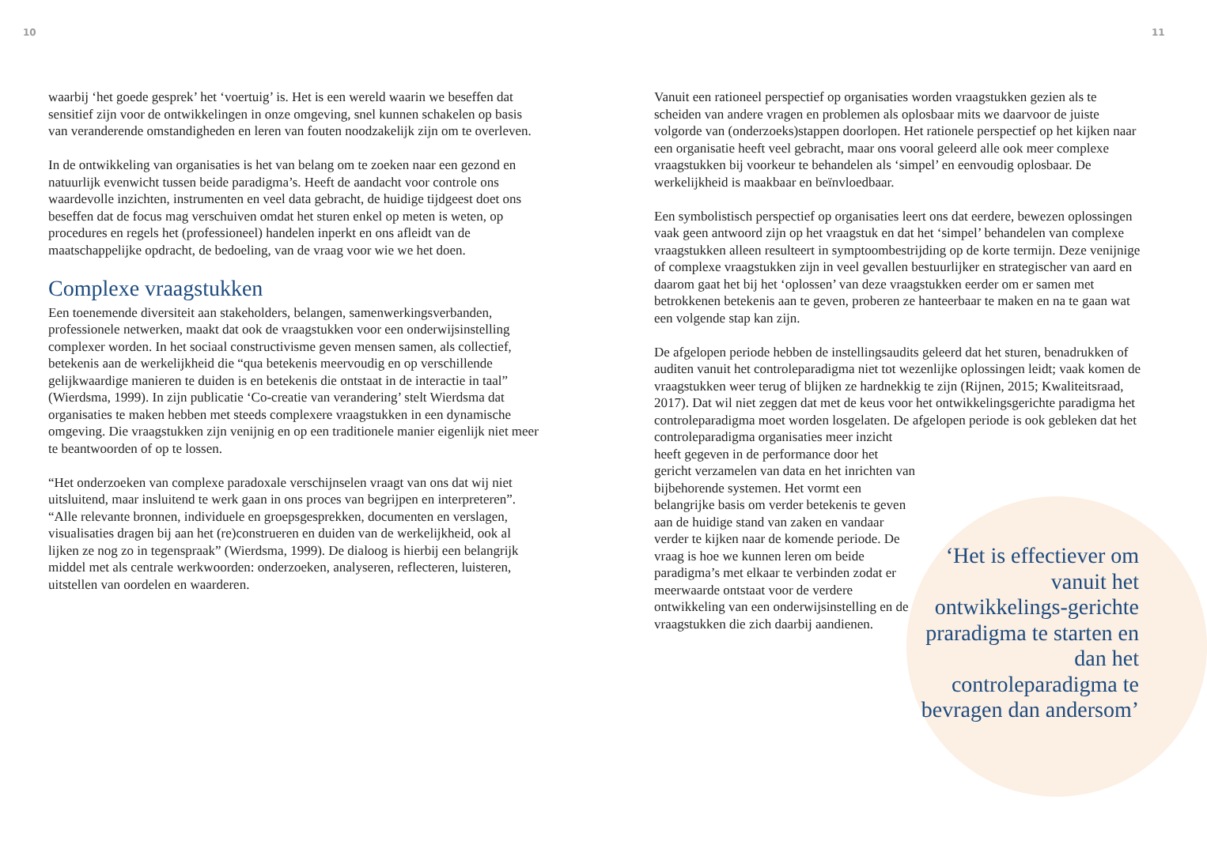10 11
waarbij ‘het goede gesprek’ het ‘voertuig’ is. Het is een wereld waarin we beseffen dat sensitief zijn voor de ontwikkelingen in onze omgeving, snel kunnen schakelen op basis van veranderende omstandigheden en leren van fouten noodzakelijk zijn om te overleven.
In de ontwikkeling van organisaties is het van belang om te zoeken naar een gezond en natuurlijk evenwicht tussen beide paradigma’s. Heeft de aandacht voor controle ons waardevolle inzichten, instrumenten en veel data gebracht, de huidige tijdgeest doet ons beseffen dat de focus mag verschuiven omdat het sturen enkel op meten is weten, op procedures en regels het (professioneel) handelen inperkt en ons afleidt van de maatschappelijke opdracht, de bedoeling, van de vraag voor wie we het doen.
Complexe vraagstukken
Een toenemende diversiteit aan stakeholders, belangen, samenwerkingsverbanden, professionele netwerken, maakt dat ook de vraagstukken voor een onderwijsinstelling complexer worden. In het sociaal constructivisme geven mensen samen, als collectief, betekenis aan de werkelijkheid die “qua betekenis meervoudig en op verschillende gelijkwaardige manieren te duiden is en betekenis die ontstaat in de interactie in taal” (Wierdsma, 1999). In zijn publicatie ‘Co-creatie van verandering’ stelt Wierdsma dat organisaties te maken hebben met steeds complexere vraagstukken in een dynamische omgeving. Die vraagstukken zijn venijnig en op een traditionele manier eigenlijk niet meer te beantwoorden of op te lossen.
“Het onderzoeken van complexe paradoxale verschijnselen vraagt van ons dat wij niet uitsluitend, maar insluitend te werk gaan in ons proces van begrijpen en interpreteren”. “Alle relevante bronnen, individuele en groepsgesprekken, documenten en verslagen, visualisaties dragen bij aan het (re)construeren en duiden van de werkelijkheid, ook al lijken ze nog zo in tegenspraak” (Wierdsma, 1999). De dialoog is hierbij een belangrijk middel met als centrale werkwoorden: onderzoeken, analyseren, reflecteren, luisteren, uitstellen van oordelen en waarderen.
Vanuit een rationeel perspectief op organisaties worden vraagstukken gezien als te scheiden van andere vragen en problemen als oplosbaar mits we daarvoor de juiste volgorde van (onderzoeks)stappen doorlopen. Het rationele perspectief op het kijken naar een organisatie heeft veel gebracht, maar ons vooral geleerd alle ook meer complexe vraagstukken bij voorkeur te behandelen als ‘simpel’ en eenvoudig oplosbaar. De werkelijkheid is maakbaar en beïnvloedbaar.
Een symbolistisch perspectief op organisaties leert ons dat eerdere, bewezen oplossingen vaak geen antwoord zijn op het vraagstuk en dat het ‘simpel’ behandelen van complexe vraagstukken alleen resulteert in symptoombestrijding op de korte termijn. Deze venijnige of complexe vraagstukken zijn in veel gevallen bestuurlijker en strategischer van aard en daarom gaat het bij het ‘oplossen’ van deze vraagstukken eerder om er samen met betrokkenen betekenis aan te geven, proberen ze hanteerbaar te maken en na te gaan wat een volgende stap kan zijn.
De afgelopen periode hebben de instellingsaudits geleerd dat het sturen, benadrukken of auditen vanuit het controleparadigma niet tot wezenlijke oplossingen leidt; vaak komen de vraagstukken weer terug of blijken ze hardnekkig te zijn (Rijnen, 2015; Kwaliteitsraad, 2017). Dat wil niet zeggen dat met de keus voor het ontwikkelingsgerichte paradigma het controleparadigma moet worden losgelaten. De afgelopen periode is ook gebleken dat het controleparadigma organisaties meer inzicht
heeft gegeven in de performance door het gericht verzamelen van data en het inrichten van bijbehorende systemen. Het vormt een belangrijke basis om verder betekenis te geven aan de huidige stand van zaken en vandaar verder te kijken naar de komende periode. De vraag is hoe we kunnen leren om beide paradigma’s met elkaar te verbinden zodat er meerwaarde ontstaat voor de verdere ontwikkeling van een onderwijsinstelling en de vraagstukken die zich daarbij aandienen.
‘Het is effectiever om vanuit het ontwikkelings-gerichte praradigma te starten en dan het controleparadigma te bevragen dan andersom’